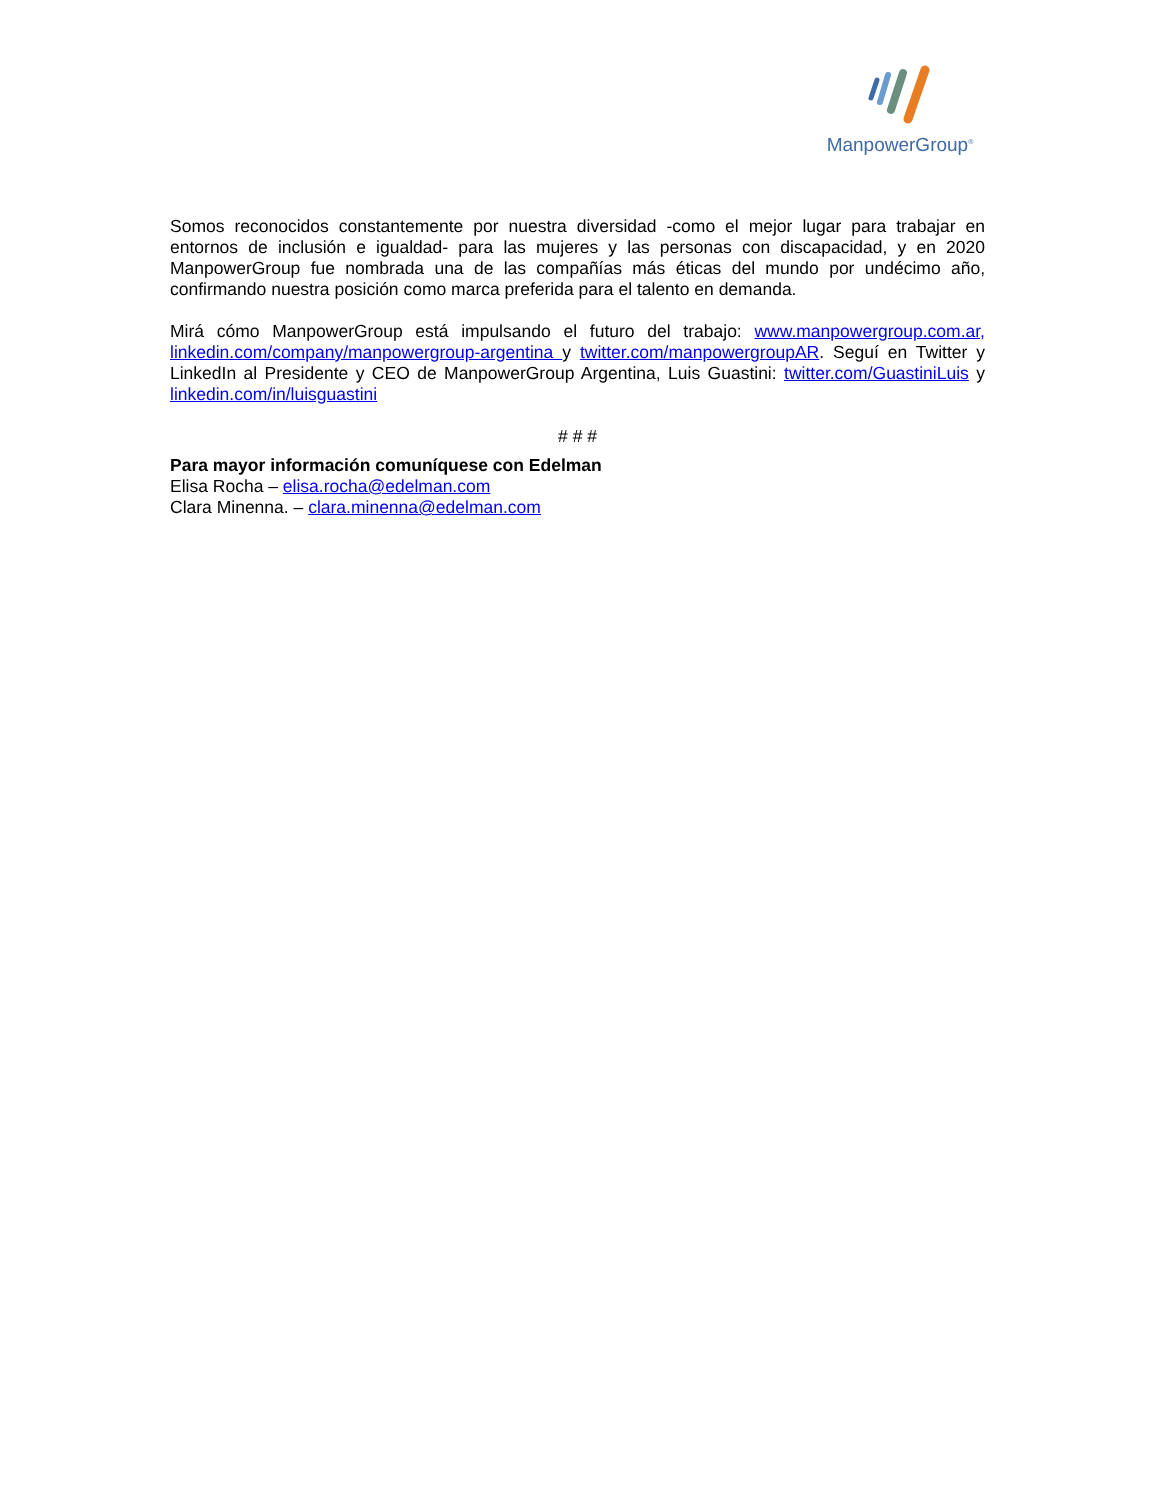ManpowerGroup<sup>®</sup>
Somos reconocidos constantemente por nuestra diversidad -como el mejor lugar para trabajar en entornos de inclusión e igualdad- para las mujeres y las personas con discapacidad, y en 2020 ManpowerGroup fue nombrada una de las compañías más éticas del mundo por undécimo año, confirmando nuestra posición como marca preferida para el talento en demanda.
Mirá cómo ManpowerGroup está impulsando el futuro del trabajo: www.manpowergroup.com.ar, linkedin.com/company/manpowergroup-argentina y twitter.com/manpowergroupAR. Seguí en Twitter y LinkedIn al Presidente y CEO de ManpowerGroup Argentina, Luis Guastini: twitter.com/GuastiniLuis y linkedin.com/in/luisguastini
# # #
Para mayor información comuníquese con Edelman
Elisa Rocha – elisa.rocha@edelman.com
Clara Minenna. – clara.minenna@edelman.com